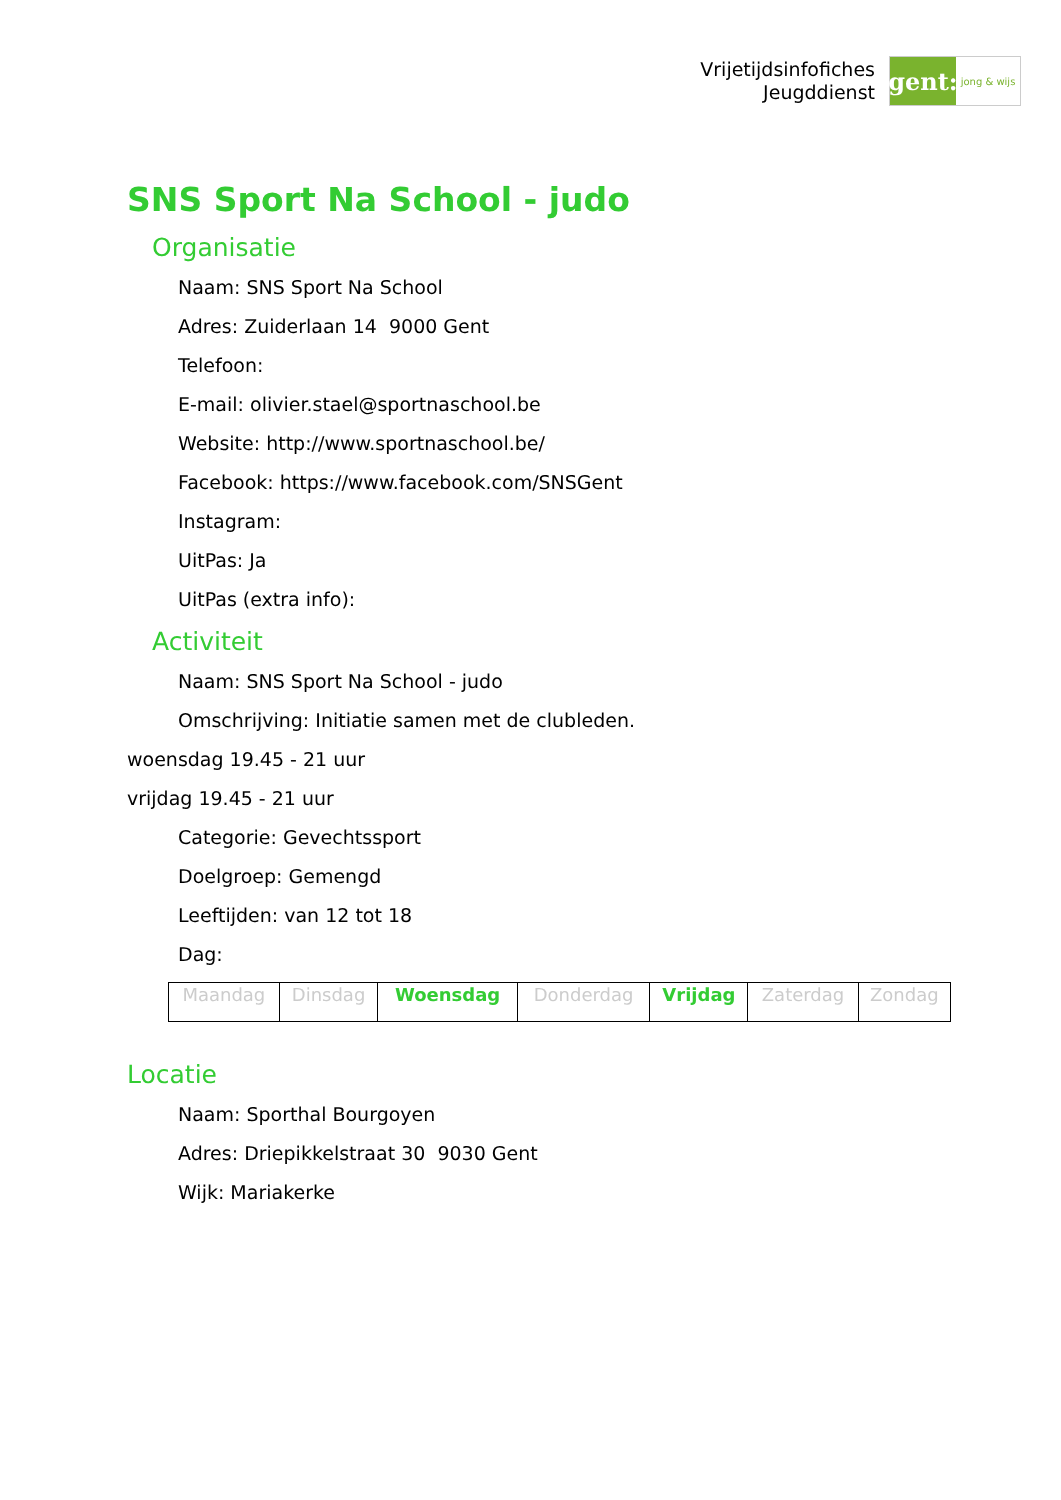Vrijetijdsinfofiches
Jeugddienst
gent:
jong & wijs
SNS Sport Na School - judo
Organisatie
Naam: SNS Sport Na School
Adres: Zuiderlaan 14 9000 Gent
Telefoon:
E-mail: olivier.stael@sportnaschool.be
Website: http://www.sportnaschool.be/
Facebook: https://www.facebook.com/SNSGent
Instagram:
UitPas: Ja
UitPas (extra info):
Activiteit
Naam: SNS Sport Na School - judo
Omschrijving: Initiatie samen met de clubleden.
woensdag 19.45 - 21 uur
vrijdag 19.45 - 21 uur
Categorie: Gevechtssport
Doelgroep: Gemengd
Leeftijden: van 12 tot 18
Dag:
| Maandag | Dinsdag | Woensdag | Donderdag | Vrijdag | Zaterdag | Zondag |
Locatie
Naam: Sporthal Bourgoyen
Adres: Driepikkelstraat 30 9030 Gent
Wijk: Mariakerke